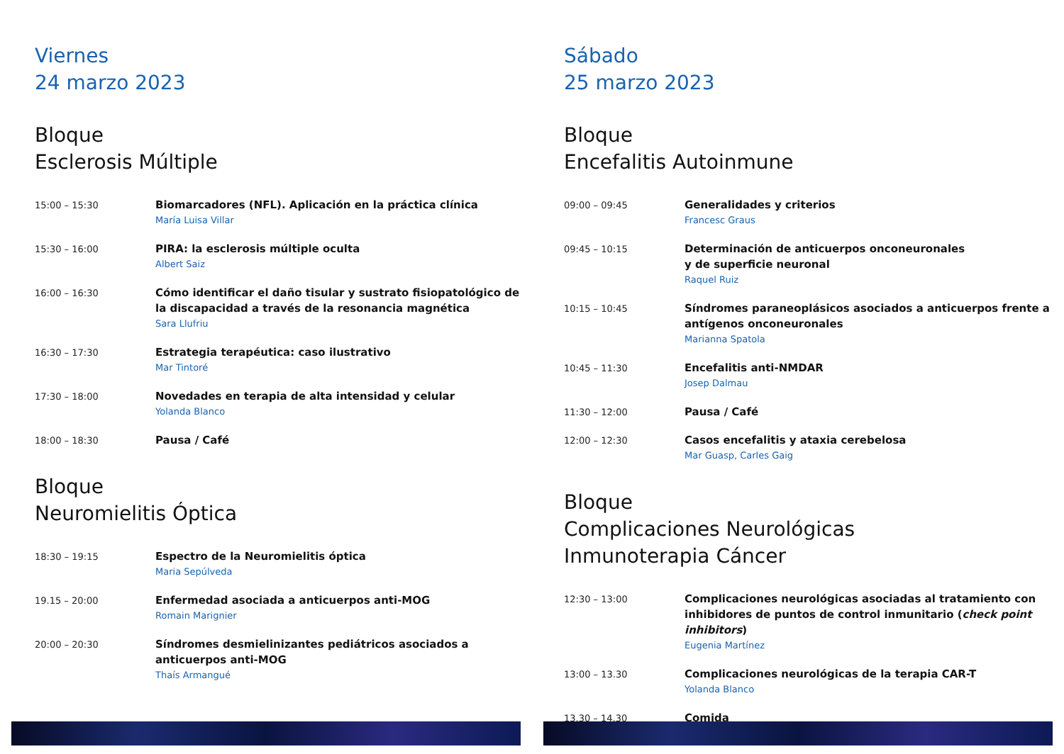Viernes
24 marzo 2023
Bloque
Esclerosis Múltiple
15:00 – 15:30
Biomarcadores (NFL). Aplicación en la práctica clínica
María Luisa Villar
15:30 – 16:00
PIRA: la esclerosis múltiple oculta
Albert Saiz
16:00 – 16:30
Cómo identificar el daño tisular y sustrato fisiopatológico de la discapacidad a través de la resonancia magnética
Sara Llufriu
16:30 – 17:30
Estrategia terapéutica: caso ilustrativo
Mar Tintoré
17:30 – 18:00
Novedades en terapia de alta intensidad y celular
Yolanda Blanco
18:00 – 18:30
Pausa / Café
Bloque
Neuromielitis Óptica
18:30 – 19:15
Espectro de la Neuromielitis óptica
Maria Sepúlveda
19.15 – 20:00
Enfermedad asociada a anticuerpos anti-MOG
Romain Marignier
20:00 – 20:30
Síndromes desmielinizantes pediátricos asociados a anticuerpos anti-MOG
Thaís Armangué
Sábado
25 marzo 2023
Bloque
Encefalitis Autoinmune
09:00 – 09:45
Generalidades y criterios
Francesc Graus
09:45 – 10:15
Determinación de anticuerpos onconeuronales
y de superficie neuronal
Raquel Ruiz
10:15 – 10:45
Síndromes paraneoplásicos asociados a anticuerpos frente a antígenos onconeuronales
Marianna Spatola
10:45 – 11:30
Encefalitis anti-NMDAR
Josep Dalmau
11:30 – 12:00
Pausa / Café
12:00 – 12:30
Casos encefalitis y ataxia cerebelosa
Mar Guasp, Carles Gaig
Bloque
Complicaciones Neurológicas
Inmunoterapia Cáncer
12:30 – 13:00
Complicaciones neurológicas asociadas al tratamiento con inhibidores de puntos de control inmunitario (check point inhibitors)
Eugenia Martínez
13:00 – 13.30
Complicaciones neurológicas de la terapia CAR-T
Yolanda Blanco
13.30 – 14.30
Comida